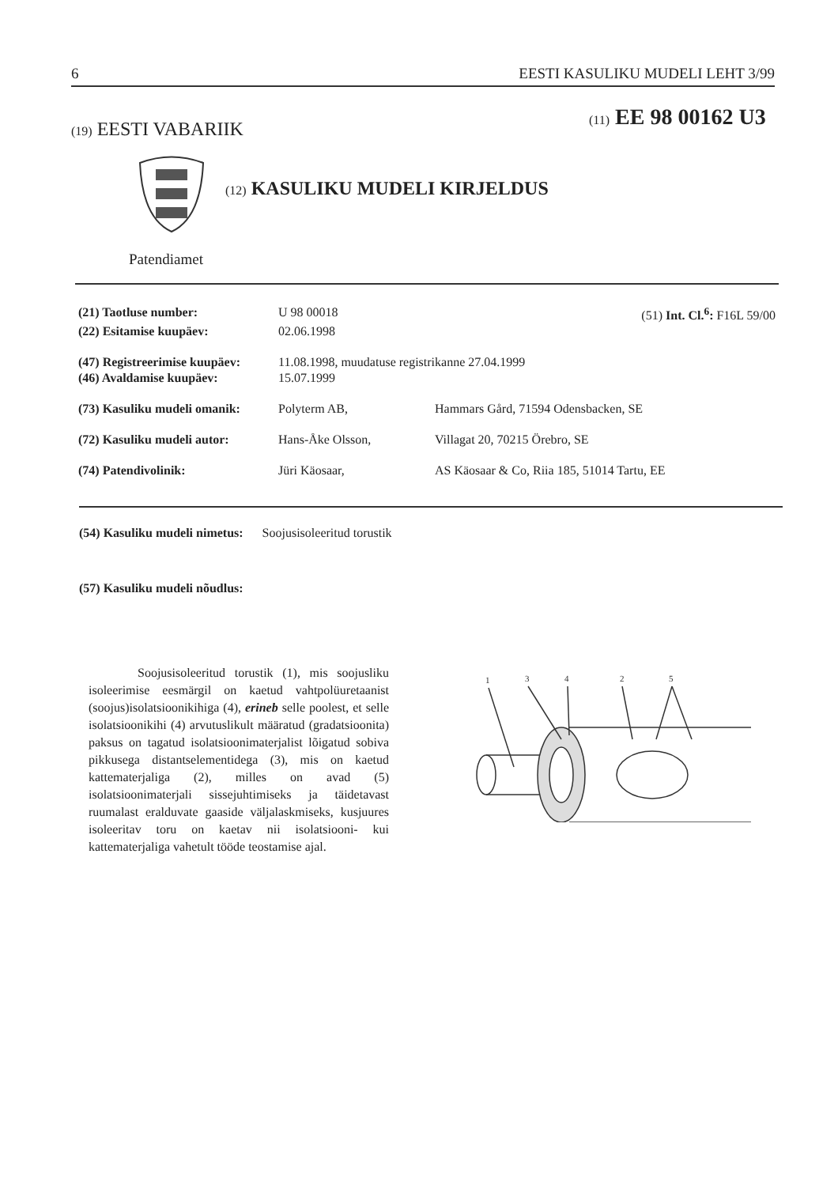6 EESTI KASULIKU MUDELI LEHT 3/99
(19) EESTI VABARIIK (11) EE 98 00162 U3
(12) KASULIKU MUDELI KIRJELDUS
Patendiamet
| (21) Taotluse number: | U 98 00018 | | (51) Int. Cl.<sup>6</sup>: F16L 59/00 |
| (22) Esitamise kuupäev: | 02.06.1998 | | |
| (47) Registreerimise kuupäev: | 11.08.1998, muudatuse registrikanne 27.04.1999 | | |
| (46) Avaldamise kuupäev: | 15.07.1999 | | |
| (73) Kasuliku mudeli omanik: | Polyterm AB, | Hammars Gård, 71594 Odensbacken, SE | |
| (72) Kasuliku mudeli autor: | Hans-Åke Olsson, | Villagat 20, 70215 Örebro, SE | |
| (74) Patendivolinik: | Jüri Käosaar, | AS Käosaar & Co, Riia 185, 51014 Tartu, EE | |
(54) Kasuliku mudeli nimetus: Soojusisoleeritud torustik
(57) Kasuliku mudeli nõudlus:
Soojusisoleeritud torustik (1), mis soojusliku isoleerimise eesmärgil on kaetud vahtpolüuretaanist (soojus)isolatsioonikihiga (4), erineb selle poolest, et selle isolatsioonikihi (4) arvutuslikult määratud (gradatsioonita) paksus on tagatud isolatsioonimaterjalist lõigatud sobiva pikkusega distantselementidega (3), mis on kaetud kattematerjaliga (2), milles on avad (5) isolatsioonimaterjali sissejuhtimiseks ja täidetavast ruumalast eralduvate gaaside väljalaskmiseks, kusjuures isoleeritav toru on kaetav nii isolatsiooni- kui kattematerjaliga vahetult tööde teostamise ajal.
1
3
4
2
5